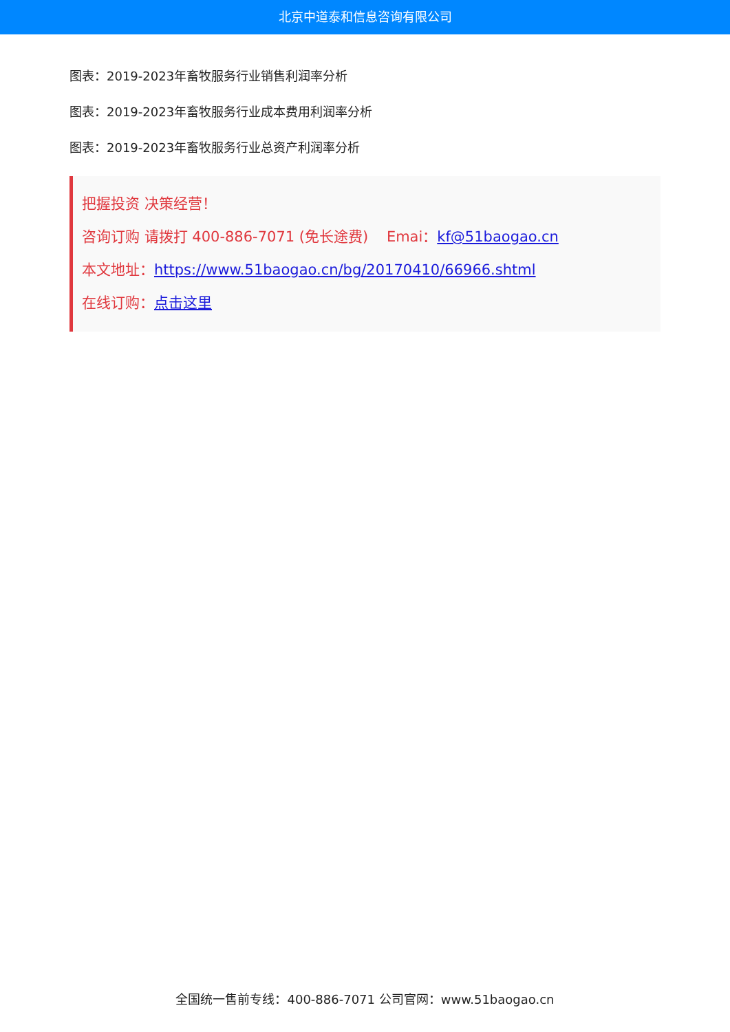北京中道泰和信息咨询有限公司
图表：2019-2023年畜牧服务行业销售利润率分析
图表：2019-2023年畜牧服务行业成本费用利润率分析
图表：2019-2023年畜牧服务行业总资产利润率分析
把握投资 决策经营！
咨询订购 请拨打 400-886-7071 (免长途费) Emai：kf@51baogao.cn
本文地址：https://www.51baogao.cn/bg/20170410/66966.shtml
在线订购：点击这里
全国统一售前专线：400-886-7071 公司官网：www.51baogao.cn